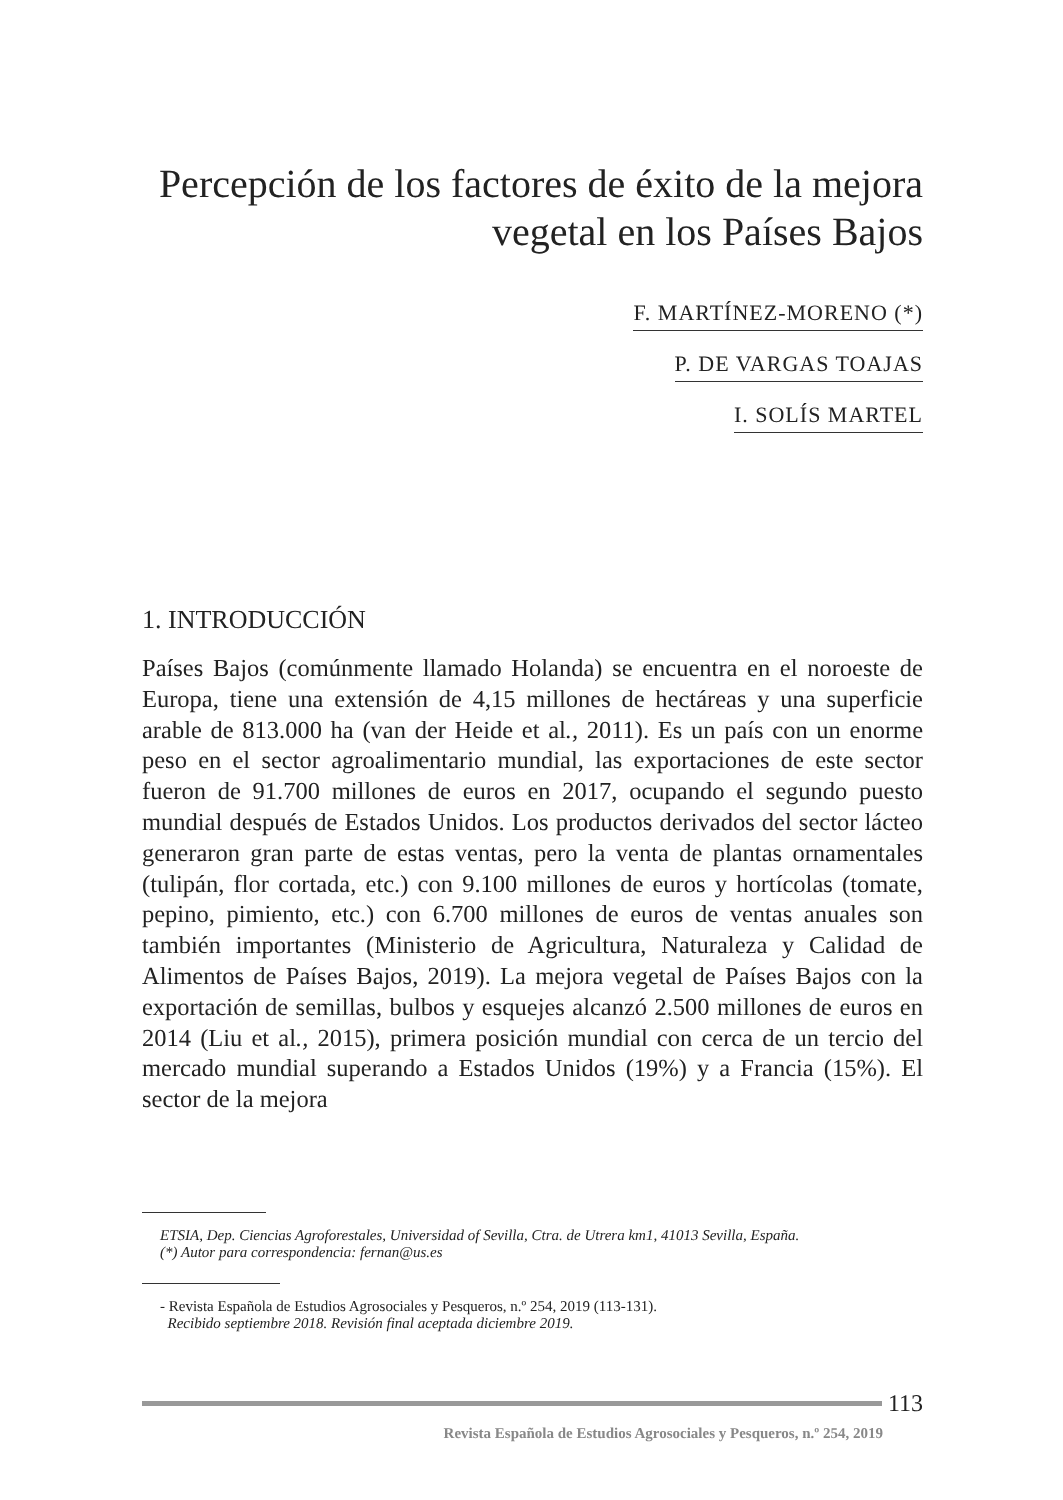Percepción de los factores de éxito de la mejora vegetal en los Países Bajos
F. MARTÍNEZ-MORENO (*)
P. DE VARGAS TOAJAS
I. SOLÍS MARTEL
1. INTRODUCCIÓN
Países Bajos (comúnmente llamado Holanda) se encuentra en el noroeste de Europa, tiene una extensión de 4,15 millones de hectáreas y una superficie arable de 813.000 ha (van der Heide et al., 2011). Es un país con un enorme peso en el sector agroalimentario mundial, las exportaciones de este sector fueron de 91.700 millones de euros en 2017, ocupando el segundo puesto mundial después de Estados Unidos. Los productos derivados del sector lácteo generaron gran parte de estas ventas, pero la venta de plantas ornamentales (tulipán, flor cortada, etc.) con 9.100 millones de euros y hortícolas (tomate, pepino, pimiento, etc.) con 6.700 millones de euros de ventas anuales son también importantes (Ministerio de Agricultura, Naturaleza y Calidad de Alimentos de Países Bajos, 2019). La mejora vegetal de Países Bajos con la exportación de semillas, bulbos y esquejes alcanzó 2.500 millones de euros en 2014 (Liu et al., 2015), primera posición mundial con cerca de un tercio del mercado mundial superando a Estados Unidos (19%) y a Francia (15%). El sector de la mejora
ETSIA, Dep. Ciencias Agroforestales, Universidad of Sevilla, Ctra. de Utrera km1, 41013 Sevilla, España.
(*) Autor para correspondencia: fernan@us.es
- Revista Española de Estudios Agrosociales y Pesqueros, n.º 254, 2019 (113-131).
Recibido septiembre 2018. Revisión final aceptada diciembre 2019.
113
Revista Española de Estudios Agrosociales y Pesqueros, n.º 254, 2019